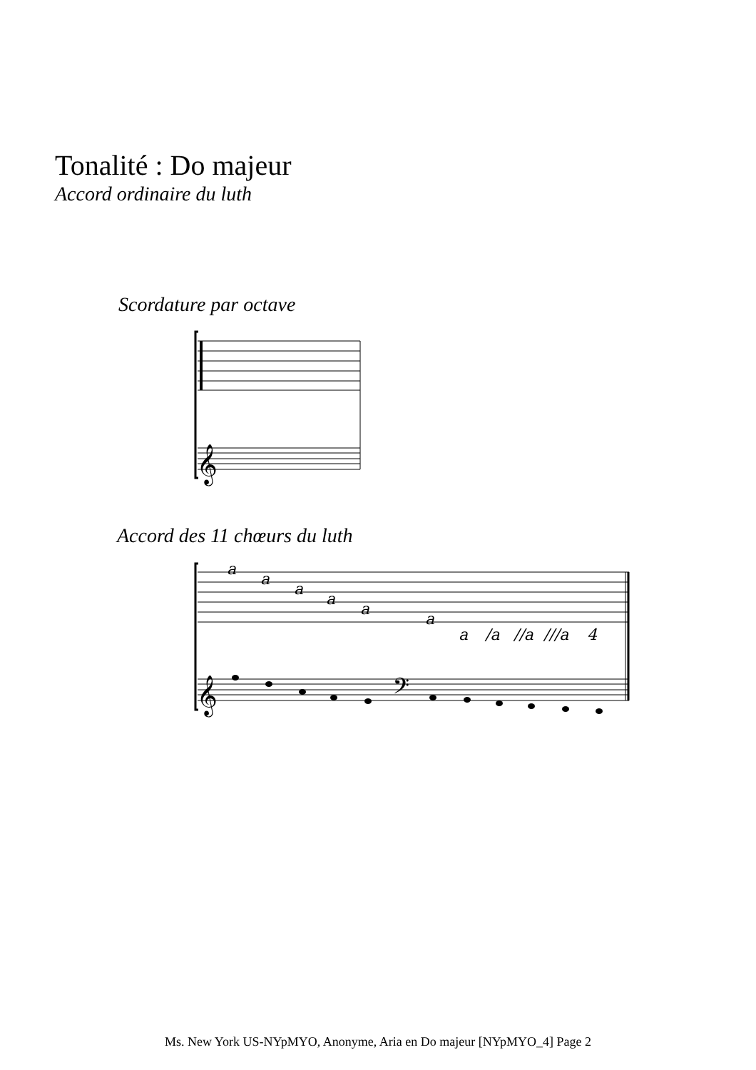Tonalité : Do majeur
Accord ordinaire du luth
Scordature par octave
Accord des 11 chœurs du luth
a
a
a
a
a
a
a
/a
//a
///a
4
𝄞
𝄞
𝄢
Ms. New York US-NYpMYO, Anonyme, Aria en Do majeur [NYpMYO_4] Page 2